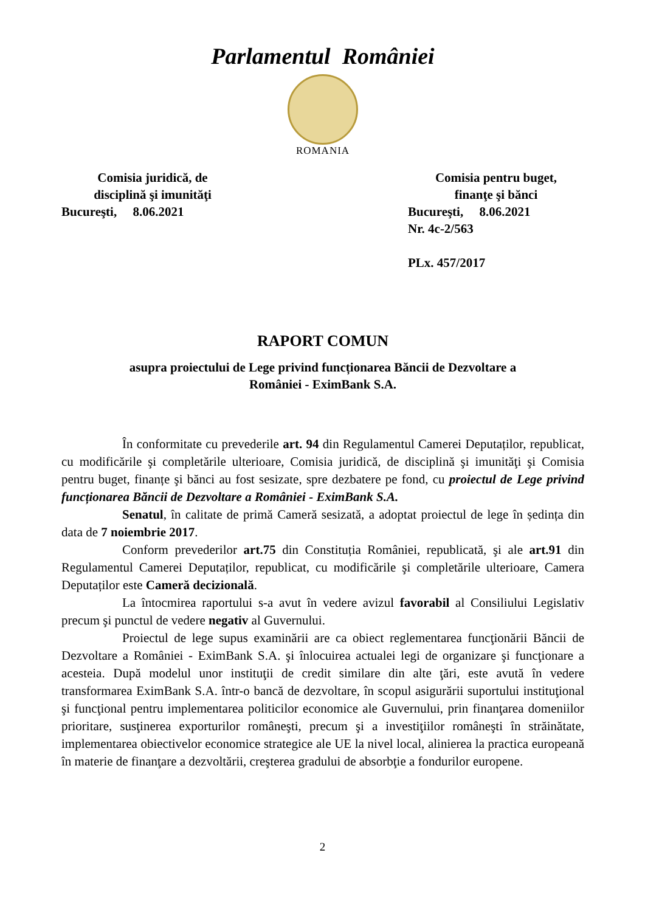Parlamentul României
ROMANIA
Comisia juridică, de
disciplină şi imunităţi
Bucureşti, 8.06.2021
Comisia pentru buget,
finanţe şi bănci
Bucureşti, 8.06.2021
Nr. 4c-2/563
PLx. 457/2017
RAPORT COMUN
asupra proiectului de Lege privind funcționarea Băncii de Dezvoltare a
României - EximBank S.A.
În conformitate cu prevederile art. 94 din Regulamentul Camerei Deputaților, republicat, cu modificările şi completările ulterioare, Comisia juridică, de disciplină şi imunităţi şi Comisia pentru buget, finanțe şi bănci au fost sesizate, spre dezbatere pe fond, cu proiectul de Lege privind funcționarea Băncii de Dezvoltare a României - EximBank S.A.
Senatul, în calitate de primă Cameră sesizată, a adoptat proiectul de lege în ședința din data de 7 noiembrie 2017.
Conform prevederilor art.75 din Constituția României, republicată, şi ale art.91 din Regulamentul Camerei Deputaților, republicat, cu modificările şi completările ulterioare, Camera Deputaților este Cameră decizională.
La întocmirea raportului s-a avut în vedere avizul favorabil al Consiliului Legislativ precum şi punctul de vedere negativ al Guvernului.
Proiectul de lege supus examinării are ca obiect reglementarea funcţionării Băncii de Dezvoltare a României - EximBank S.A. şi înlocuirea actualei legi de organizare şi funcţionare a acesteia. După modelul unor instituţii de credit similare din alte ţări, este avută în vedere transformarea EximBank S.A. într-o bancă de dezvoltare, în scopul asigurării suportului instituţional şi funcţional pentru implementarea politicilor economice ale Guvernului, prin finanţarea domeniilor prioritare, susţinerea exporturilor româneşti, precum şi a investiţiilor româneşti în străinătate, implementarea obiectivelor economice strategice ale UE la nivel local, alinierea la practica europeană în materie de finanţare a dezvoltării, creşterea gradului de absorbţie a fondurilor europene.
2